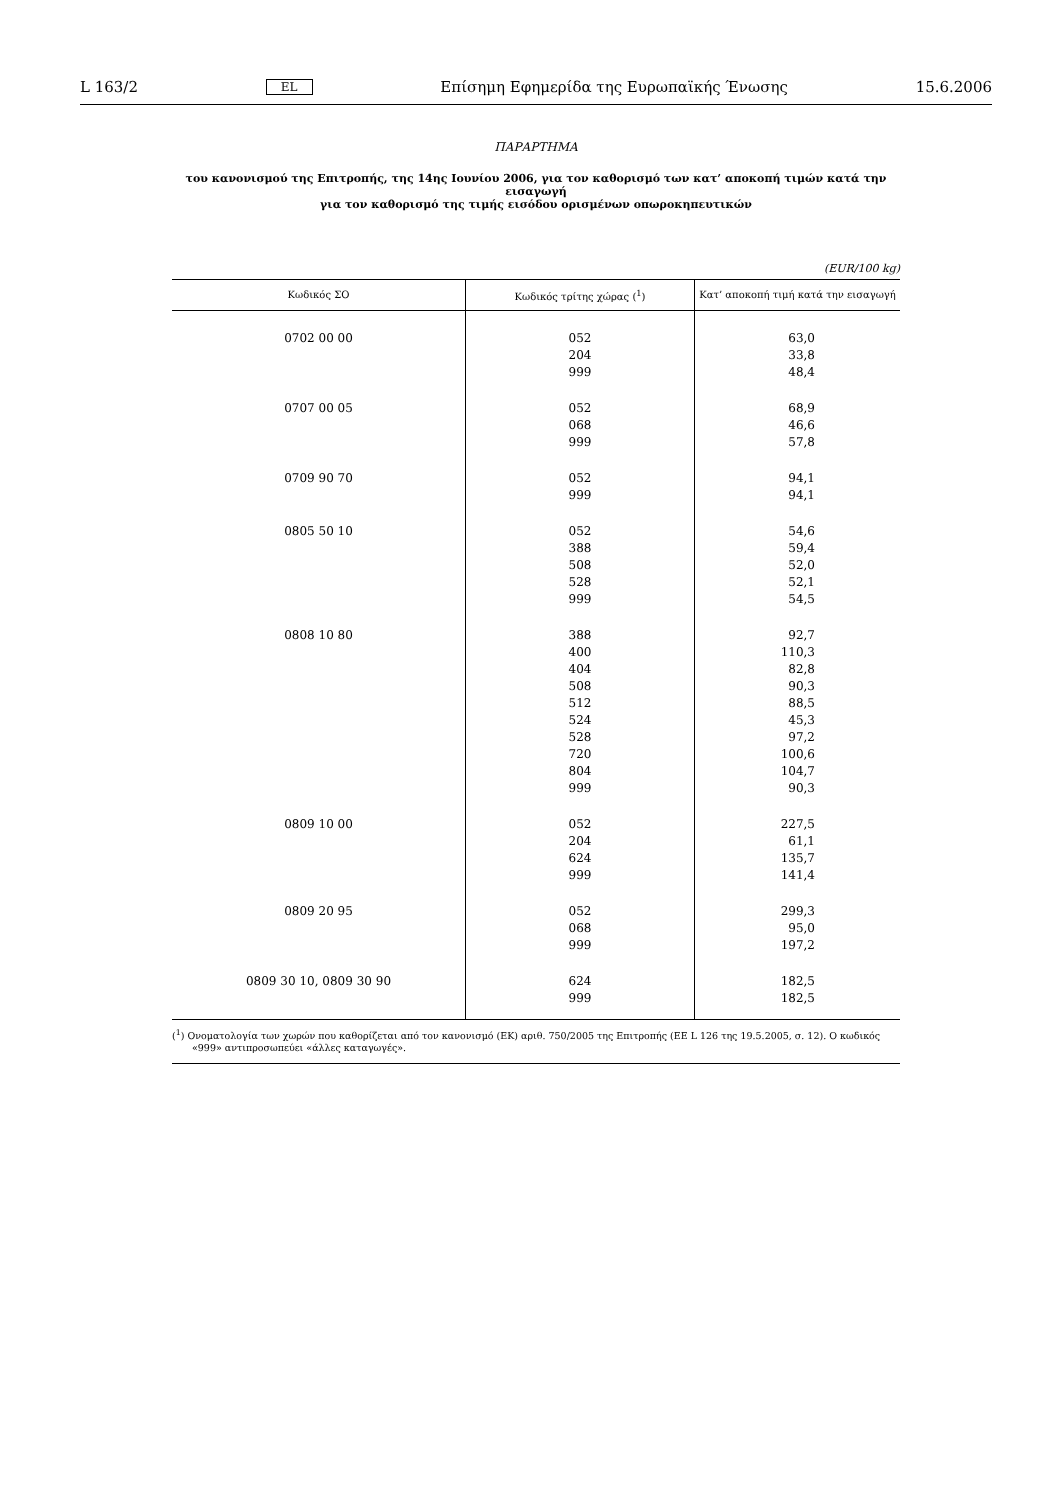L 163/2 EL Επίσημη Εφημερίδα της Ευρωπαϊκής Ένωσης 15.6.2006
ΠΑΡΑΡΤΗΜΑ
του κανονισμού της Επιτροπής, της 14ης Ιουνίου 2006, για τον καθορισμό των κατ’ αποκοπή τιμών κατά την εισαγωγή
για τον καθορισμό της τιμής εισόδου ορισμένων οπωροκηπευτικών
(EUR/100 kg)
| Κωδικός ΣΟ | Κωδικός τρίτης χώρας (<sup>1</sup>) | Κατ’ αποκοπή τιμή κατά την εισαγωγή |
| --- | --- | --- |
| 0702 00 00 | 052 204 999 | 63,0 33,8 48,4 |
| 0707 00 05 | 052 068 999 | 68,9 46,6 57,8 |
| 0709 90 70 | 052 999 | 94,1 94,1 |
| 0805 50 10 | 052 388 508 528 999 | 54,6 59,4 52,0 52,1 54,5 |
| 0808 10 80 | 388 400 404 508 512 524 528 720 804 999 | 92,7 110,3 82,8 90,3 88,5 45,3 97,2 100,6 104,7 90,3 |
| 0809 10 00 | 052 204 624 999 | 227,5 61,1 135,7 141,4 |
| 0809 20 95 | 052 068 999 | 299,3 95,0 197,2 |
| 0809 30 10, 0809 30 90 | 624 999 | 182,5 182,5 |
(<sup>1</sup>) Ονοματολογία των χωρών που καθορίζεται από τον κανονισμό (ΕΚ) αριθ. 750/2005 της Επιτροπής (ΕΕ L 126 της 19.5.2005, σ. 12). Ο κωδικός «999» αντιπροσωπεύει «άλλες καταγωγές».